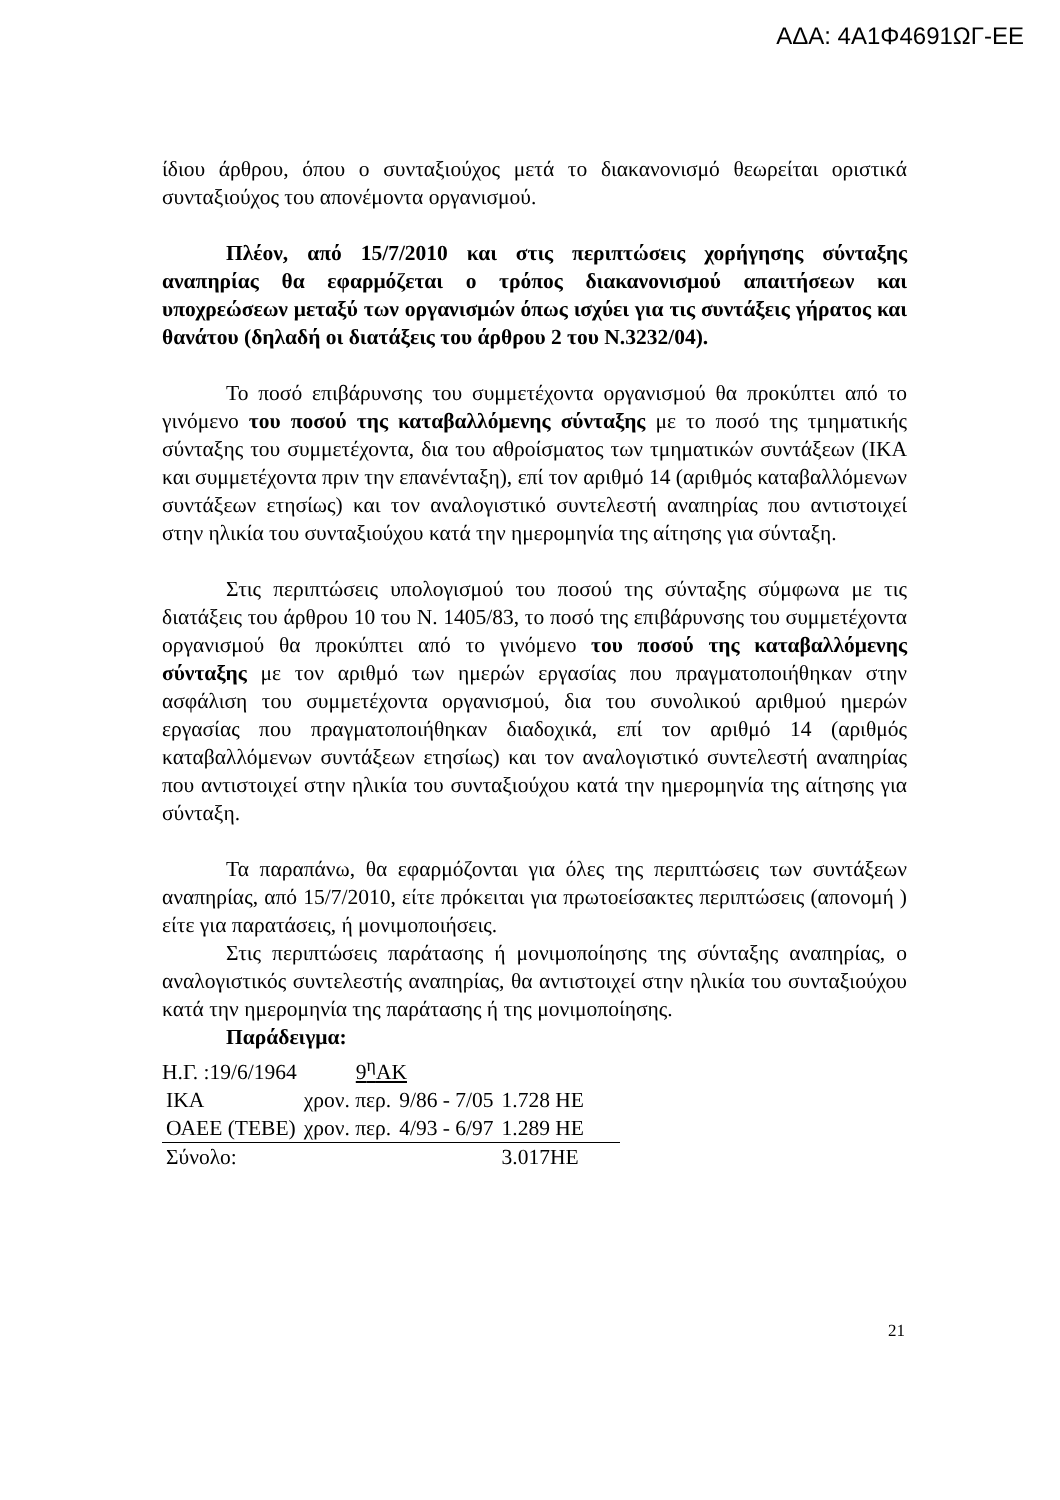ΑΔΑ: 4Α1Φ4691ΩΓ-ΕΕ
ίδιου άρθρου, όπου ο συνταξιούχος μετά το διακανονισμό θεωρείται οριστικά συνταξιούχος του απονέμοντα οργανισμού.
Πλέον, από 15/7/2010 και στις περιπτώσεις χορήγησης σύνταξης αναπηρίας θα εφαρμόζεται ο τρόπος διακανονισμού απαιτήσεων και υποχρεώσεων μεταξύ των οργανισμών όπως ισχύει για τις συντάξεις γήρατος και θανάτου (δηλαδή οι διατάξεις του άρθρου 2 του Ν.3232/04).
Το ποσό επιβάρυνσης του συμμετέχοντα οργανισμού θα προκύπτει από το γινόμενο του ποσού της καταβαλλόμενης σύνταξης με το ποσό της τμηματικής σύνταξης του συμμετέχοντα, δια του αθροίσματος των τμηματικών συντάξεων (ΙΚΑ και συμμετέχοντα πριν την επανένταξη), επί τον αριθμό 14 (αριθμός καταβαλλόμενων συντάξεων ετησίως) και τον αναλογιστικό συντελεστή αναπηρίας που αντιστοιχεί στην ηλικία του συνταξιούχου κατά την ημερομηνία της αίτησης για σύνταξη.
Στις περιπτώσεις υπολογισμού του ποσού της σύνταξης σύμφωνα με τις διατάξεις του άρθρου 10 του Ν. 1405/83, το ποσό της επιβάρυνσης του συμμετέχοντα οργανισμού θα προκύπτει από το γινόμενο του ποσού της καταβαλλόμενης σύνταξης με τον αριθμό των ημερών εργασίας που πραγματοποιήθηκαν στην ασφάλιση του συμμετέχοντα οργανισμού, δια του συνολικού αριθμού ημερών εργασίας που πραγματοποιήθηκαν διαδοχικά, επί τον αριθμό 14 (αριθμός καταβαλλόμενων συντάξεων ετησίως) και τον αναλογιστικό συντελεστή αναπηρίας που αντιστοιχεί στην ηλικία του συνταξιούχου κατά την ημερομηνία της αίτησης για σύνταξη.
Τα παραπάνω, θα εφαρμόζονται για όλες της περιπτώσεις των συντάξεων αναπηρίας, από 15/7/2010, είτε πρόκειται για πρωτοείσακτες περιπτώσεις (απονομή ) είτε για παρατάσεις, ή μονιμοποιήσεις.
Στις περιπτώσεις παράτασης ή μονιμοποίησης της σύνταξης αναπηρίας, ο αναλογιστικός συντελεστής αναπηρίας, θα αντιστοιχεί στην ηλικία του συνταξιούχου κατά την ημερομηνία της παράτασης ή της μονιμοποίησης.
Παράδειγμα:
Η.Γ. :19/6/1964 9<sup>η</sup>ΑΚ
| ΙΚΑ | χρον. περ. | 9/86 - 7/05 | 1.728 ΗΕ |
| ΟΑΕΕ (ΤΕΒΕ) | χρον. περ. | 4/93 - 6/97 | 1.289 ΗΕ |
| Σύνολο: | | | 3.017ΗΕ |
21